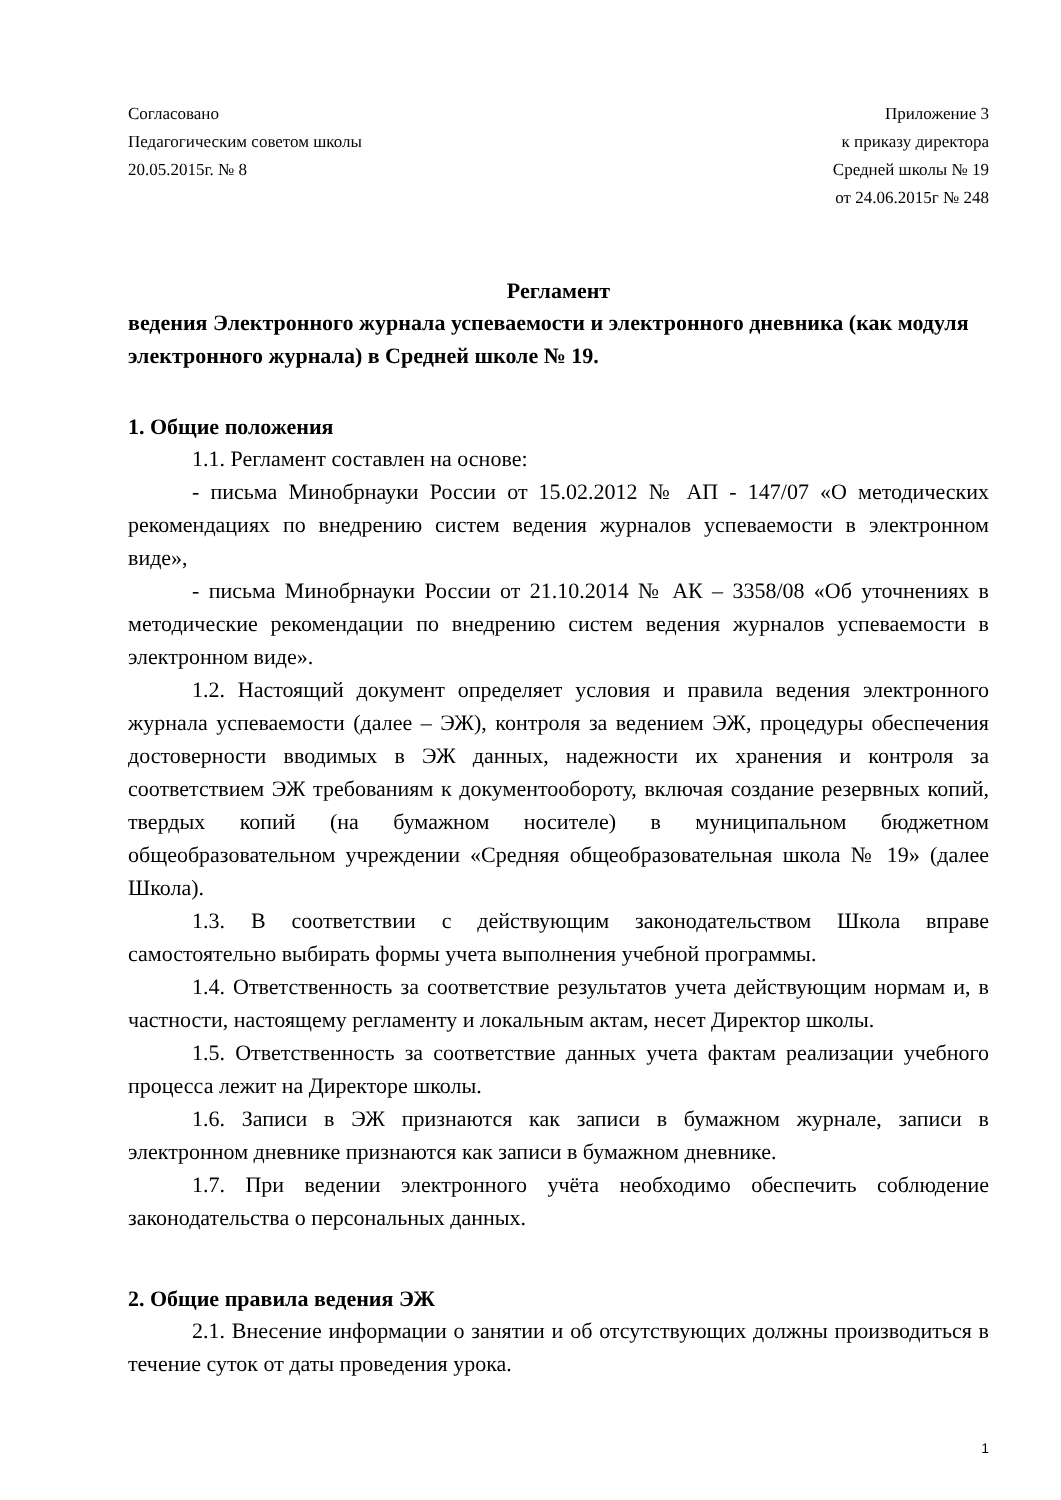Согласовано
Педагогическим советом школы
20.05.2015г. № 8
Приложение 3
к приказу директора
Средней школы № 19
от 24.06.2015г № 248
Регламент
ведения Электронного журнала успеваемости и электронного дневника (как модуля электронного журнала) в Средней школе № 19.
1. Общие положения
1.1. Регламент составлен на основе:
- письма Минобрнауки России от 15.02.2012 № АП - 147/07 «О методических рекомендациях по внедрению систем ведения журналов успеваемости в электронном виде»,
- письма Минобрнауки России от 21.10.2014 № АК – 3358/08 «Об уточнениях в методические рекомендации по внедрению систем ведения журналов успеваемости в электронном виде».
1.2. Настоящий документ определяет условия и правила ведения электронного журнала успеваемости (далее – ЭЖ), контроля за ведением ЭЖ, процедуры обеспечения достоверности вводимых в ЭЖ данных, надежности их хранения и контроля за соответствием ЭЖ требованиям к документообороту, включая создание резервных копий, твердых копий (на бумажном носителе) в муниципальном бюджетном общеобразовательном учреждении «Средняя общеобразовательная школа № 19» (далее Школа).
1.3. В соответствии с действующим законодательством Школа вправе самостоятельно выбирать формы учета выполнения учебной программы.
1.4. Ответственность за соответствие результатов учета действующим нормам и, в частности, настоящему регламенту и локальным актам, несет Директор школы.
1.5. Ответственность за соответствие данных учета фактам реализации учебного процесса лежит на Директоре школы.
1.6. Записи в ЭЖ признаются как записи в бумажном журнале, записи в электронном дневнике признаются как записи в бумажном дневнике.
1.7. При ведении электронного учёта необходимо обеспечить соблюдение законодательства о персональных данных.
2. Общие правила ведения ЭЖ
2.1. Внесение информации о занятии и об отсутствующих должны производиться в течение суток от даты проведения урока.
1